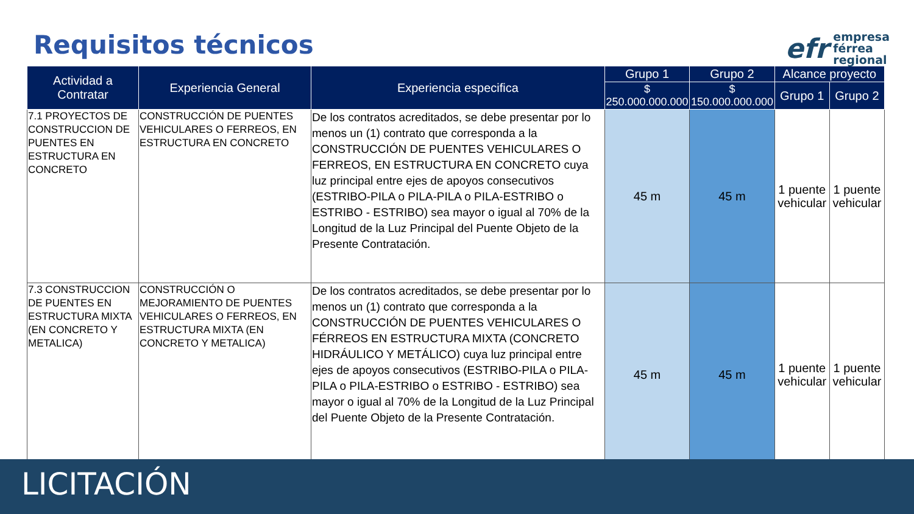Requisitos técnicos
efr
empresa
férrea
regional
| Actividad a Contratar | Experiencia General | Experiencia especifica | Grupo 1 | Grupo 2 | Alcance proyecto | |
| --- | --- | --- | --- | --- | --- | --- |
| | | | $ 250.000.000.000 | $ 150.000.000.000 | Grupo 1 | Grupo 2 |
| 7.1 PROYECTOS DE CONSTRUCCION DE PUENTES EN ESTRUCTURA EN CONCRETO | CONSTRUCCIÓN DE PUENTES VEHICULARES O FERREOS, EN ESTRUCTURA EN CONCRETO | De los contratos acreditados, se debe presentar por lo menos un (1) contrato que corresponda a la CONSTRUCCIÓN DE PUENTES VEHICULARES O FERREOS, EN ESTRUCTURA EN CONCRETO cuya luz principal entre ejes de apoyos consecutivos (ESTRIBO-PILA o PILA-PILA o PILA-ESTRIBO o ESTRIBO - ESTRIBO) sea mayor o igual al 70% de la Longitud de la Luz Principal del Puente Objeto de la Presente Contratación. | 45 m | 45 m | 1 puente vehicular | 1 puente vehicular |
| 7.3 CONSTRUCCION DE PUENTES EN ESTRUCTURA MIXTA (EN CONCRETO Y METALICA) | CONSTRUCCIÓN O MEJORAMIENTO DE PUENTES VEHICULARES O FERREOS, EN ESTRUCTURA MIXTA (EN CONCRETO Y METALICA) | De los contratos acreditados, se debe presentar por lo menos un (1) contrato que corresponda a la CONSTRUCCIÓN DE PUENTES VEHICULARES O FÉRREOS EN ESTRUCTURA MIXTA (CONCRETO HIDRÁULICO Y METÁLICO) cuya luz principal entre ejes de apoyos consecutivos (ESTRIBO-PILA o PILA-PILA o PILA-ESTRIBO o ESTRIBO - ESTRIBO) sea mayor o igual al 70% de la Longitud de la Luz Principal del Puente Objeto de la Presente Contratación. | 45 m | 45 m | 1 puente vehicular | 1 puente vehicular |
LICITACIÓN